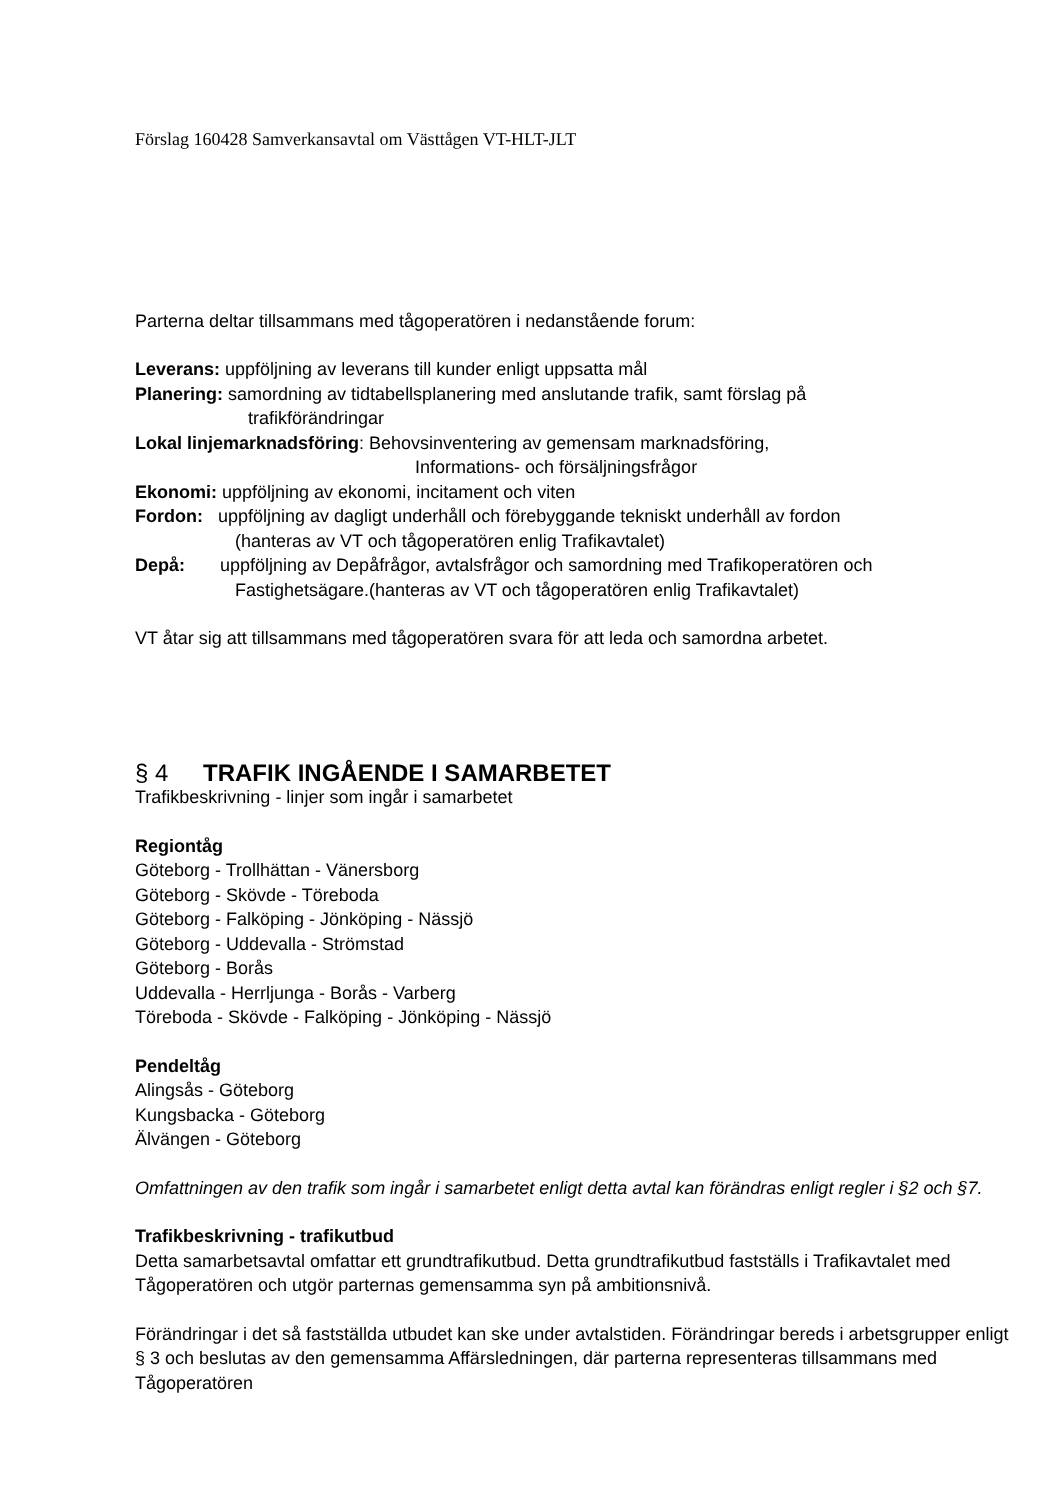Förslag 160428 Samverkansavtal om Västtågen VT-HLT-JLT
Parterna deltar tillsammans med tågoperatören i nedanstående forum:
Leverans: uppföljning av leverans till kunder enligt uppsatta mål
Planering: samordning av tidtabellsplanering med anslutande trafik, samt förslag på
trafikförändringar
Lokal linjemarknadsföring: Behovsinventering av gemensam marknadsföring,
Informations- och försäljningsfrågor
Ekonomi: uppföljning av ekonomi, incitament och viten
Fordon: uppföljning av dagligt underhåll och förebyggande tekniskt underhåll av fordon
(hanteras av VT och tågoperatören enlig Trafikavtalet)
Depå: uppföljning av Depåfrågor, avtalsfrågor och samordning med Trafikoperatören och
Fastighetsägare.(hanteras av VT och tågoperatören enlig Trafikavtalet)
VT åtar sig att tillsammans med tågoperatören svara för att leda och samordna arbetet.
§ 4 TRAFIK INGÅENDE I SAMARBETET
Trafikbeskrivning - linjer som ingår i samarbetet
Regiontåg
Göteborg - Trollhättan - Vänersborg
Göteborg - Skövde - Töreboda
Göteborg - Falköping - Jönköping - Nässjö
Göteborg - Uddevalla - Strömstad
Göteborg - Borås
Uddevalla - Herrljunga - Borås - Varberg
Töreboda - Skövde - Falköping - Jönköping - Nässjö
Pendeltåg
Alingsås - Göteborg
Kungsbacka - Göteborg
Älvängen - Göteborg
Omfattningen av den trafik som ingår i samarbetet enligt detta avtal kan förändras enligt regler i §2 och §7.
Trafikbeskrivning - trafikutbud
Detta samarbetsavtal omfattar ett grundtrafikutbud. Detta grundtrafikutbud fastställs i Trafikavtalet med Tågoperatören och utgör parternas gemensamma syn på ambitionsnivå.
Förändringar i det så fastställda utbudet kan ske under avtalstiden. Förändringar bereds i arbetsgrupper enligt § 3 och beslutas av den gemensamma Affärsledningen, där parterna representeras tillsammans med Tågoperatören